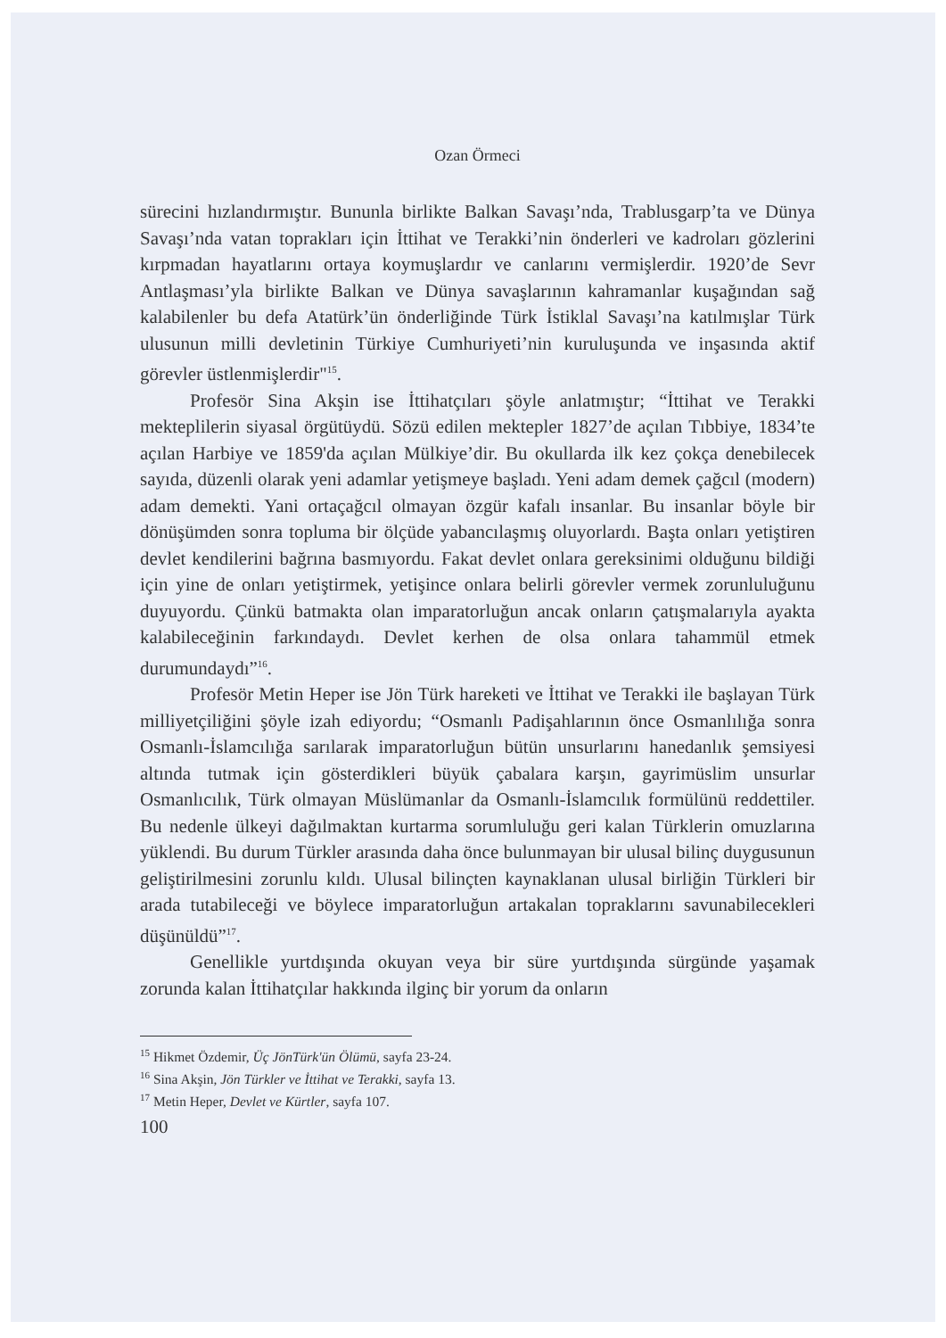Ozan Örmeci
sürecini hızlandırmıştır. Bununla birlikte Balkan Savaşı’nda, Trablusgarp’ta ve Dünya Savaşı’nda vatan toprakları için İttihat ve Terakki’nin önderleri ve kadroları gözlerini kırpmadan hayatlarını ortaya koymuşlardır ve canlarını vermişlerdir. 1920’de Sevr Antlaşması’yla birlikte Balkan ve Dünya savaşlarının kahramanlar kuşağından sağ kalabilenler bu defa Atatürk’ün önderliğinde Türk İstiklal Savaşı’na katılmışlar Türk ulusunun milli devletinin Türkiye Cumhuriyeti’nin kuruluşunda ve inşasında aktif görevler üstlenmişlerdir"<sup>15</sup>.
Profesör Sina Akşin ise İttihatçıları şöyle anlatmıştır; “İttihat ve Terakki mekteplilerin siyasal örgütüydü. Sözü edilen mektepler 1827’de açılan Tıbbiye, 1834’te açılan Harbiye ve 1859'da açılan Mülkiye’dir. Bu okullarda ilk kez çokça denebilecek sayıda, düzenli olarak yeni adamlar yetişmeye başladı. Yeni adam demek çağcıl (modern) adam demekti. Yani ortaçağcıl olmayan özgür kafalı insanlar. Bu insanlar böyle bir dönüşümden sonra topluma bir ölçüde yabancılaşmış oluyorlardı. Başta onları yetiştiren devlet kendilerini bağrına basmıyordu. Fakat devlet onlara gereksinimi olduğunu bildiği için yine de onları yetiştirmek, yetişince onlara belirli görevler vermek zorunluluğunu duyuyordu. Çünkü batmakta olan imparatorluğun ancak onların çatışmalarıyla ayakta kalabileceğinin farkındaydı. Devlet kerhen de olsa onlara tahammül etmek durumundaydı”<sup>16</sup>.
Profesör Metin Heper ise Jön Türk hareketi ve İttihat ve Terakki ile başlayan Türk milliyetçiliğini şöyle izah ediyordu; “Osmanlı Padişahlarının önce Osmanlılığa sonra Osmanlı-İslamcılığa sarılarak imparatorluğun bütün unsurlarını hanedanlık şemsiyesi altında tutmak için gösterdikleri büyük çabalara karşın, gayrimüslim unsurlar Osmanlıcılık, Türk olmayan Müslümanlar da Osmanlı-İslamcılık formülünü reddettiler. Bu nedenle ülkeyi dağılmaktan kurtarma sorumluluğu geri kalan Türklerin omuzlarına yüklendi. Bu durum Türkler arasında daha önce bulunmayan bir ulusal bilinç duygusunun geliştirilmesini zorunlu kıldı. Ulusal bilinçten kaynaklanan ulusal birliğin Türkleri bir arada tutabileceği ve böylece imparatorluğun artakalan topraklarını savunabilecekleri düşünüldü”<sup>17</sup>.
Genellikle yurtdışında okuyan veya bir süre yurtdışında sürgünde yaşamak zorunda kalan İttihatçılar hakkında ilginç bir yorum da onların
<sup>15</sup> Hikmet Özdemir, Üç JönTürk'ün Ölümü, sayfa 23-24.
<sup>16</sup> Sina Akşin, Jön Türkler ve İttihat ve Terakki, sayfa 13.
<sup>17</sup> Metin Heper, Devlet ve Kürtler, sayfa 107.
100